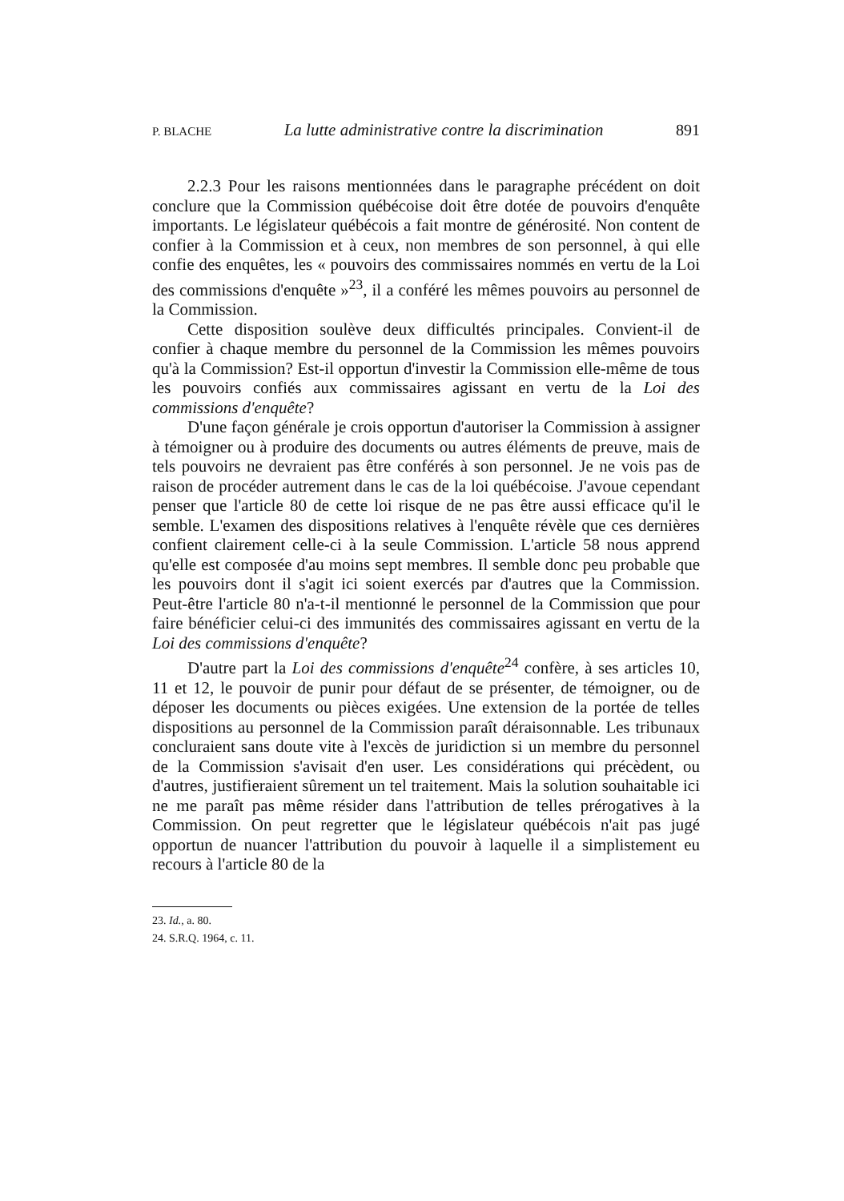P. BLACHE La lutte administrative contre la discrimination 891
2.2.3 Pour les raisons mentionnées dans le paragraphe précédent on doit conclure que la Commission québécoise doit être dotée de pouvoirs d'enquête importants. Le législateur québécois a fait montre de générosité. Non content de confier à la Commission et à ceux, non membres de son personnel, à qui elle confie des enquêtes, les « pouvoirs des commissaires nommés en vertu de la Loi des commissions d'enquête »<sup>23</sup>, il a conféré les mêmes pouvoirs au personnel de la Commission.
Cette disposition soulève deux difficultés principales. Convient-il de confier à chaque membre du personnel de la Commission les mêmes pouvoirs qu'à la Commission? Est-il opportun d'investir la Commission elle-même de tous les pouvoirs confiés aux commissaires agissant en vertu de la Loi des commissions d'enquête?
D'une façon générale je crois opportun d'autoriser la Commission à assigner à témoigner ou à produire des documents ou autres éléments de preuve, mais de tels pouvoirs ne devraient pas être conférés à son personnel. Je ne vois pas de raison de procéder autrement dans le cas de la loi québécoise. J'avoue cependant penser que l'article 80 de cette loi risque de ne pas être aussi efficace qu'il le semble. L'examen des dispositions relatives à l'enquête révèle que ces dernières confient clairement celle-ci à la seule Commission. L'article 58 nous apprend qu'elle est composée d'au moins sept membres. Il semble donc peu probable que les pouvoirs dont il s'agit ici soient exercés par d'autres que la Commission. Peut-être l'article 80 n'a-t-il mentionné le personnel de la Commission que pour faire bénéficier celui-ci des immunités des commissaires agissant en vertu de la Loi des commissions d'enquête?
D'autre part la Loi des commissions d'enquête<sup>24</sup> confère, à ses articles 10, 11 et 12, le pouvoir de punir pour défaut de se présenter, de témoigner, ou de déposer les documents ou pièces exigées. Une extension de la portée de telles dispositions au personnel de la Commission paraît déraisonnable. Les tribunaux concluraient sans doute vite à l'excès de juridiction si un membre du personnel de la Commission s'avisait d'en user. Les considérations qui précèdent, ou d'autres, justifieraient sûrement un tel traitement. Mais la solution souhaitable ici ne me paraît pas même résider dans l'attribution de telles prérogatives à la Commission. On peut regretter que le législateur québécois n'ait pas jugé opportun de nuancer l'attribution du pouvoir à laquelle il a simplistement eu recours à l'article 80 de la
23. Id., a. 80.
24. S.R.Q. 1964, c. 11.